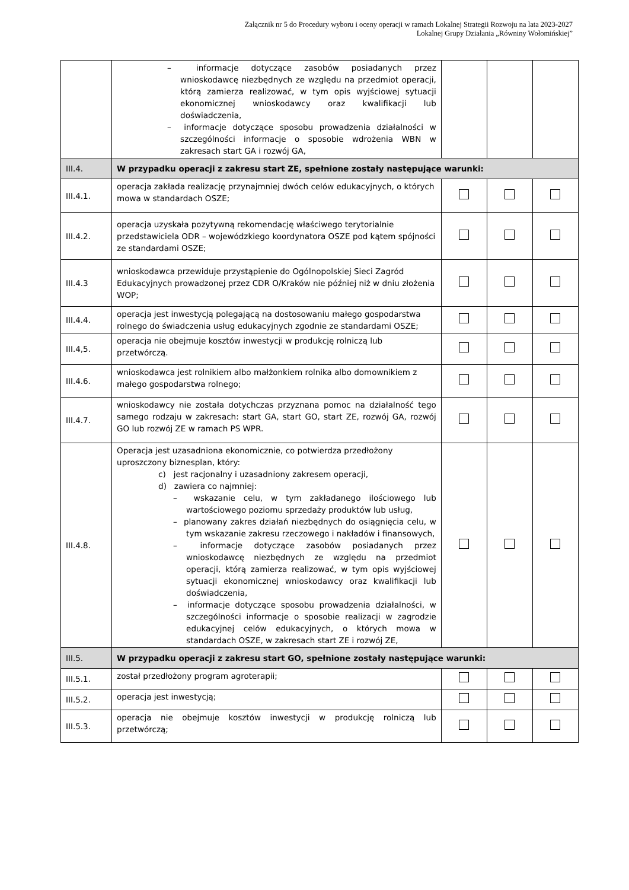Załącznik nr 5 do Procedury wyboru i oceny operacji w ramach Lokalnej Strategii Rozwoju na lata 2023-2027
Lokalnej Grupy Działania „Równiny Wołomińskiej”
| | – informacje dotyczące zasobów posiadanych przez wnioskodawcę niezbędnych ze względu na przedmiot operacji, którą zamierza realizować, w tym opis wyjściowej sytuacji ekonomicznej wnioskodawcy oraz kwalifikacji lub doświadczenia, – informacje dotyczące sposobu prowadzenia działalności w szczególności informacje o sposobie wdrożenia WBN w zakresach start GA i rozwój GA, | | | |
| III.4. | W przypadku operacji z zakresu start ZE, spełnione zostały następujące warunki: | | | |
| III.4.1. | operacja zakłada realizację przynajmniej dwóch celów edukacyjnych, o których mowa w standardach OSZE; | | | |
| III.4.2. | operacja uzyskała pozytywną rekomendację właściwego terytorialnie przedstawiciela ODR – wojewódzkiego koordynatora OSZE pod kątem spójności ze standardami OSZE; | | | |
| III.4.3 | wnioskodawca przewiduje przystąpienie do Ogólnopolskiej Sieci Zagród Edukacyjnych prowadzonej przez CDR O/Kraków nie później niż w dniu złożenia WOP; | | | |
| III.4.4. | operacja jest inwestycją polegającą na dostosowaniu małego gospodarstwa rolnego do świadczenia usług edukacyjnych zgodnie ze standardami OSZE; | | | |
| III.4,5. | operacja nie obejmuje kosztów inwestycji w produkcję rolniczą lub przetwórczą. | | | |
| III.4.6. | wnioskodawca jest rolnikiem albo małżonkiem rolnika albo domownikiem z małego gospodarstwa rolnego; | | | |
| III.4.7. | wnioskodawcy nie została dotychczas przyznana pomoc na działalność tego samego rodzaju w zakresach: start GA, start GO, start ZE, rozwój GA, rozwój GO lub rozwój ZE w ramach PS WPR. | | | |
| III.4.8. | Operacja jest uzasadniona ekonomicznie, co potwierdza przedłożony uproszczony biznesplan, który: c) jest racjonalny i uzasadniony zakresem operacji, d) zawiera co najmniej: – wskazanie celu, w tym zakładanego ilościowego lub wartościowego poziomu sprzedaży produktów lub usług, – planowany zakres działań niezbędnych do osiągnięcia celu, w tym wskazanie zakresu rzeczowego i nakładów i finansowych, – informacje dotyczące zasobów posiadanych przez wnioskodawcę niezbędnych ze względu na przedmiot operacji, którą zamierza realizować, w tym opis wyjściowej sytuacji ekonomicznej wnioskodawcy oraz kwalifikacji lub doświadczenia, – informacje dotyczące sposobu prowadzenia działalności, w szczególności informacje o sposobie realizacji w zagrodzie edukacyjnej celów edukacyjnych, o których mowa w standardach OSZE, w zakresach start ZE i rozwój ZE, | | | |
| III.5. | W przypadku operacji z zakresu start GO, spełnione zostały następujące warunki: | | | |
| III.5.1. | został przedłożony program agroterapii; | | | |
| III.5.2. | operacja jest inwestycją; | | | |
| III.5.3. | operacja nie obejmuje kosztów inwestycji w produkcję rolniczą lub przetwórczą; | | | |